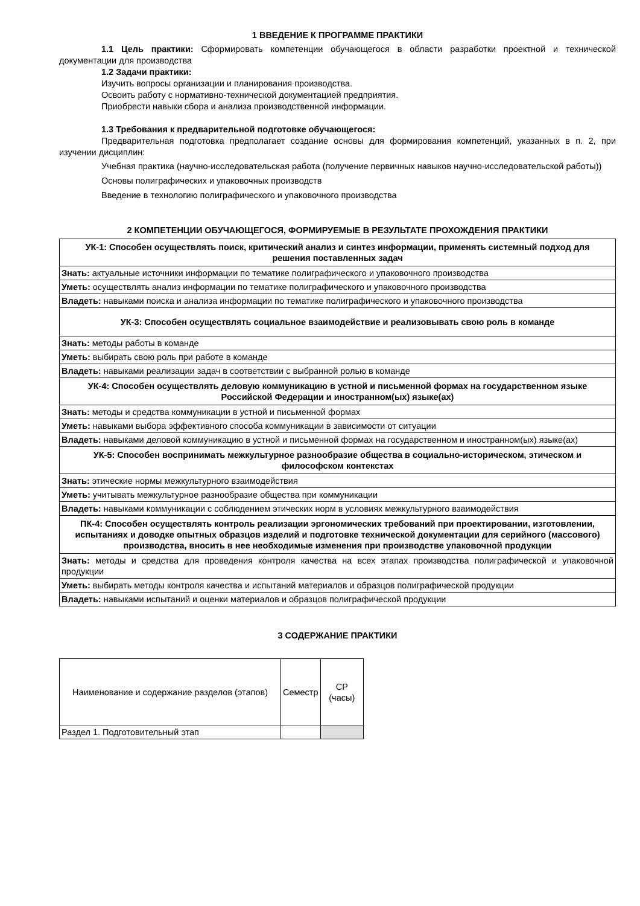1 ВВЕДЕНИЕ К ПРОГРАММЕ ПРАКТИКИ
1.1 Цель практики: Сформировать компетенции обучающегося в области разработки проектной и технической документации для производства
1.2 Задачи практики:
Изучить вопросы организации и планирования производства.
Освоить работу с нормативно-технической документацией предприятия.
Приобрести навыки сбора и анализа производственной информации.
1.3 Требования к предварительной подготовке обучающегося:
Предварительная подготовка предполагает создание основы для формирования компетенций, указанных в п. 2, при изучении дисциплин:
Учебная практика (научно-исследовательская работа (получение первичных навыков научно-исследовательской работы))
Основы полиграфических и упаковочных производств
Введение в технологию полиграфического и упаковочного производства
2 КОМПЕТЕНЦИИ ОБУЧАЮЩЕГОСЯ, ФОРМИРУЕМЫЕ В РЕЗУЛЬТАТЕ ПРОХОЖДЕНИЯ ПРАКТИКИ
| УК-1: Способен осуществлять поиск, критический анализ и синтез информации, применять системный подход для решения поставленных задач |
| --- |
| Знать: актуальные источники информации по тематике полиграфического и упаковочного производства |
| Уметь: осуществлять анализ информации по тематике полиграфического и упаковочного производства |
| Владеть: навыками поиска и анализа информации по тематике полиграфического и упаковочного производства |
| УК-3: Способен осуществлять социальное взаимодействие и реализовывать свою роль в команде |
| Знать: методы работы в команде |
| Уметь: выбирать свою роль при работе в команде |
| Владеть: навыками реализации задач в соответствии с выбранной ролью в команде |
| УК-4: Способен осуществлять деловую коммуникацию в устной и письменной формах на государственном языке Российской Федерации и иностранном(ых) языке(ах) |
| Знать: методы и средства коммуникации в устной и письменной формах |
| Уметь: навыками выбора эффективного способа коммуникации в зависимости от ситуации |
| Владеть: навыками деловой коммуникацию в устной и письменной формах на государственном и иностранном(ых) языке(ах) |
| УК-5: Способен воспринимать межкультурное разнообразие общества в социально-историческом, этическом и философском контекстах |
| Знать: этические нормы межкультурного взаимодействия |
| Уметь: учитывать межкультурное разнообразие общества при коммуникации |
| Владеть: навыками коммуникации с соблюдением этических норм в условиях межкультурного взаимодействия |
| ПК-4: Способен осуществлять контроль реализации эргономических требований при проектировании, изготовлении, испытаниях и доводке опытных образцов изделий и подготовке технической документации для серийного (массового) производства, вносить в нее необходимые изменения при производстве упаковочной продукции |
| Знать: методы и средства для проведения контроля качества на всех этапах производства полиграфической и упаковочной продукции |
| Уметь: выбирать методы контроля качества и испытаний материалов и образцов полиграфической продукции |
| Владеть: навыками испытаний и оценки материалов и образцов полиграфической продукции |
3 СОДЕРЖАНИЕ ПРАКТИКИ
| Наименование и содержание разделов (этапов) | Семестр | СР (часы) |
| --- | --- | --- |
| Раздел 1. Подготовительный этап | | |